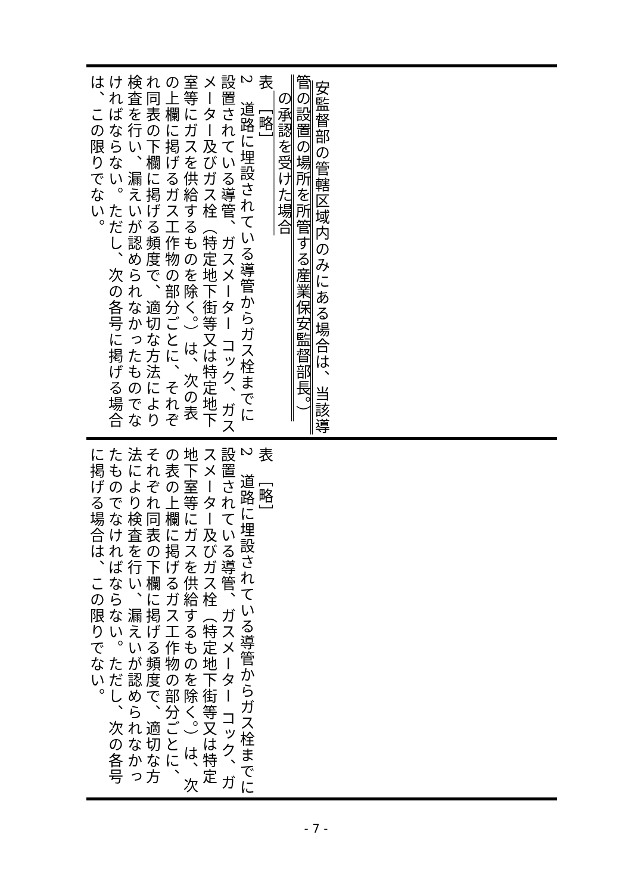安監督部の管轄区域内のみにある場合は、当該導
管の設置の場所を所管する産業保安監督部長。）
　の承認を受けた場合
表　［略］
2　道路に埋設されている導管からガス栓までに設置されている導管、ガスメーター コック、ガスメーター及びガス栓（特定地下街等又は特定地下室等にガスを供給するものを除く。）は、次の表の上欄に掲げるガス工作物の部分ごとに、それぞれ同表の下欄に掲げる頻度で、適切な方法により検査を行い、漏えいが認められなかったものでなければならない。ただし、次の各号に掲げる場合は、この限りでない。
表　［略］
2　道路に埋設されている導管からガス栓までに設置されている導管、ガスメーター コック、ガスメーター及びガス栓（特定地下街等又は特定地下室等にガスを供給するものを除く。）は、次の表の上欄に掲げるガス工作物の部分ごとに、それぞれ同表の下欄に掲げる頻度で、適切な方法により検査を行い、漏えいが認められなかったものでなければならない。ただし、次の各号に掲げる場合は、この限りでない。
- 7 -